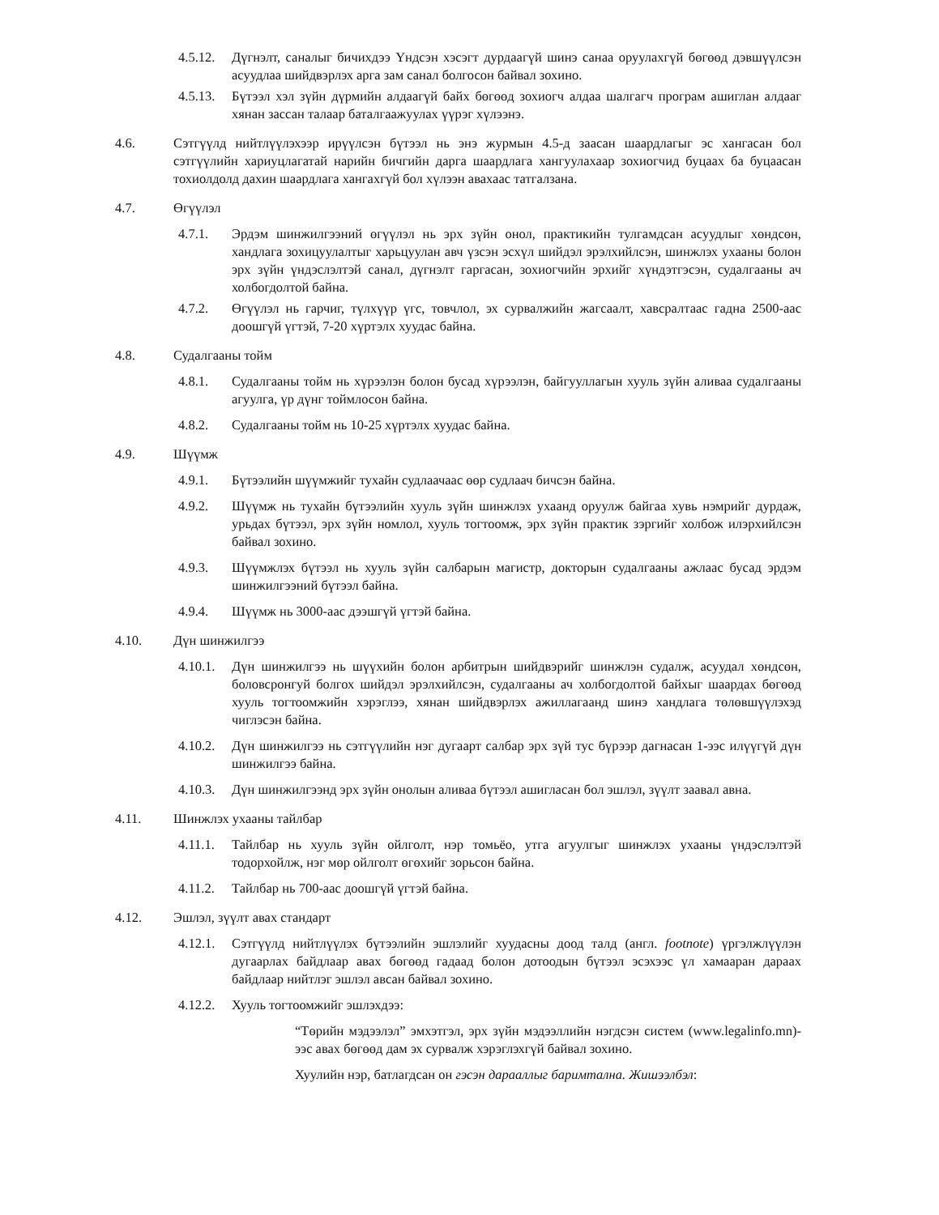4.5.12.
Дүгнэлт, саналыг бичихдээ Үндсэн хэсэгт дурдаагүй шинэ санаа оруулахгүй бөгөөд дэвшүүлсэн асуудлаа шийдвэрлэх арга зам санал болгосон байвал зохино.
4.5.13.
Бүтээл хэл зүйн дүрмийн алдаагүй байх бөгөөд зохиогч алдаа шалгагч програм ашиглан алдааг хянан зассан талаар баталгаажуулах үүрэг хүлээнэ.
4.6. Сэтгүүлд нийтлүүлэхээр ирүүлсэн бүтээл нь энэ журмын 4.5-д заасан шаардлагыг эс хангасан бол сэтгүүлийн хариуцлагатай нарийн бичгийн дарга шаардлага хангуулахаар зохиогчид буцаах ба буцаасан тохиолдолд дахин шаардлага хангахгүй бол хүлээн авахаас татгалзана.
4.7. Өгүүлэл
4.7.1. Эрдэм шинжилгээний өгүүлэл нь эрх зүйн онол, практикийн тулгамдсан асуудлыг хөндсөн, хандлага зохицуулалтыг харьцуулан авч үзсэн эсхүл шийдэл эрэлхийлсэн, шинжлэх ухааны болон эрх зүйн үндэслэлтэй санал, дүгнэлт гаргасан, зохиогчийн эрхийг хүндэтгэсэн, судалгааны ач холбогдолтой байна.
4.7.2. Өгүүлэл нь гарчиг, түлхүүр үгс, товчлол, эх сурвалжийн жагсаалт, хавсралтаас гадна 2500-аас доошгүй үгтэй, 7-20 хүртэлх хуудас байна.
4.8. Судалгааны тойм
4.8.1. Судалгааны тойм нь хүрээлэн болон бусад хүрээлэн, байгууллагын хууль зүйн аливаа судалгааны агуулга, үр дүнг тоймлосон байна.
4.8.2. Судалгааны тойм нь 10-25 хүртэлх хуудас байна.
4.9. Шүүмж
4.9.1. Бүтээлийн шүүмжийг тухайн судлаачаас өөр судлаач бичсэн байна.
4.9.2. Шүүмж нь тухайн бүтээлийн хууль зүйн шинжлэх ухаанд оруулж байгаа хувь нэмрийг дурдаж, урьдах бүтээл, эрх зүйн номлол, хууль тогтоомж, эрх зүйн практик зэргийг холбож илэрхийлсэн байвал зохино.
4.9.3. Шүүмжлэх бүтээл нь хууль зүйн салбарын магистр, докторын судалгааны ажлаас бусад эрдэм шинжилгээний бүтээл байна.
4.9.4. Шүүмж нь 3000-аас дээшгүй үгтэй байна.
4.10. Дүн шинжилгээ
4.10.1.
Дүн шинжилгээ нь шүүхийн болон арбитрын шийдвэрийг шинжлэн судалж, асуудал хөндсөн, боловсронгуй болгох шийдэл эрэлхийлсэн, судалгааны ач холбогдолтой байхыг шаардах бөгөөд хууль тогтоомжийн хэрэглээ, хянан шийдвэрлэх ажиллагаанд шинэ хандлага төлөвшүүлэхэд чиглэсэн байна.
4.10.2.
Дүн шинжилгээ нь сэтгүүлийн нэг дугаарт салбар эрх зүй тус бүрээр дагнасан 1-ээс илүүгүй дүн шинжилгээ байна.
4.10.3.
Дүн шинжилгээнд эрх зүйн онолын аливаа бүтээл ашигласан бол эшлэл, зүүлт заавал авна.
4.11. Шинжлэх ухааны тайлбар
4.11.1.
Тайлбар нь хууль зүйн ойлголт, нэр томьёо, утга агуулгыг шинжлэх ухааны үндэслэлтэй тодорхойлж, нэг мөр ойлголт өгөхийг зорьсон байна.
4.11.2.
Тайлбар нь 700-аас доошгүй үгтэй байна.
4.12. Эшлэл, зүүлт авах стандарт
4.12.1.
Сэтгүүлд нийтлүүлэх бүтээлийн эшлэлийг хуудасны доод талд (англ. footnote) үргэлжлүүлэн дугаарлах байдлаар авах бөгөөд гадаад болон дотоодын бүтээл эсэхээс үл хамааран дараах байдлаар нийтлэг эшлэл авсан байвал зохино.
4.12.2.
Хууль тогтоомжийг эшлэхдээ:
“Төрийн мэдээлэл” эмхэтгэл, эрх зүйн мэдээллийн нэгдсэн систем (www.legalinfo.mn)-ээс авах бөгөөд дам эх сурвалж хэрэглэхгүй байвал зохино.
Хуулийн нэр, батлагдсан он гэсэн дарааллыг баримтална. Жишээлбэл: